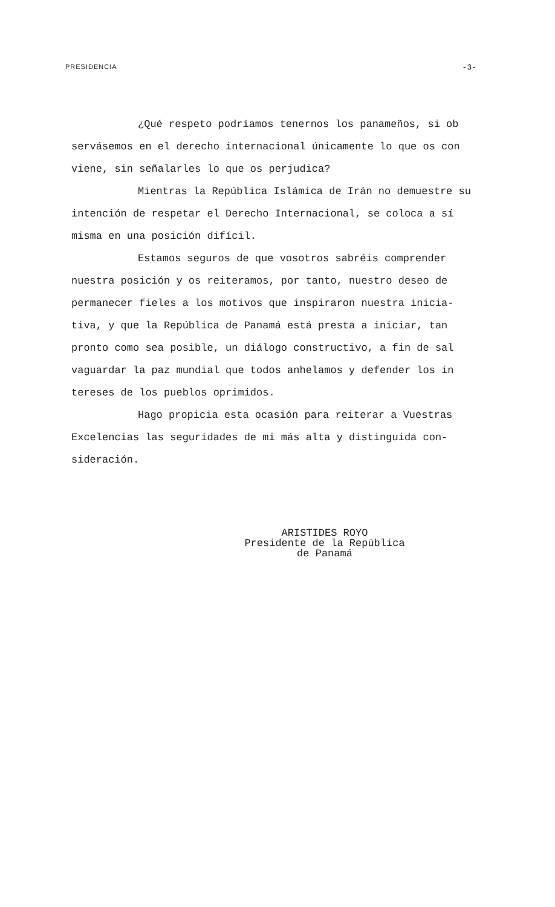PRESIDENCIA -3-
¿Qué respeto podríamos tenernos los panameños, si ob servásemos en el derecho internacional únicamente lo que os con viene, sin señalarles lo que os perjudica?
Mientras la República Islámica de Irán no demuestre su intención de respetar el Derecho Internacional, se coloca a sí misma en una posición difícil.
Estamos seguros de que vosotros sabréis comprender nuestra posición y os reiteramos, por tanto, nuestro deseo de permanecer fieles a los motivos que inspiraron nuestra inicia- tiva, y que la República de Panamá está presta a iniciar, tan pronto como sea posible, un diálogo constructivo, a fin de sal vaguardar la paz mundial que todos anhelamos y defender los in tereses de los pueblos oprimidos.
Hago propicia esta ocasión para reiterar a Vuestras Excelencias las seguridades de mi más alta y distinguida con- sideración.
ARISTIDES ROYO
Presidente de la República
de Panamá